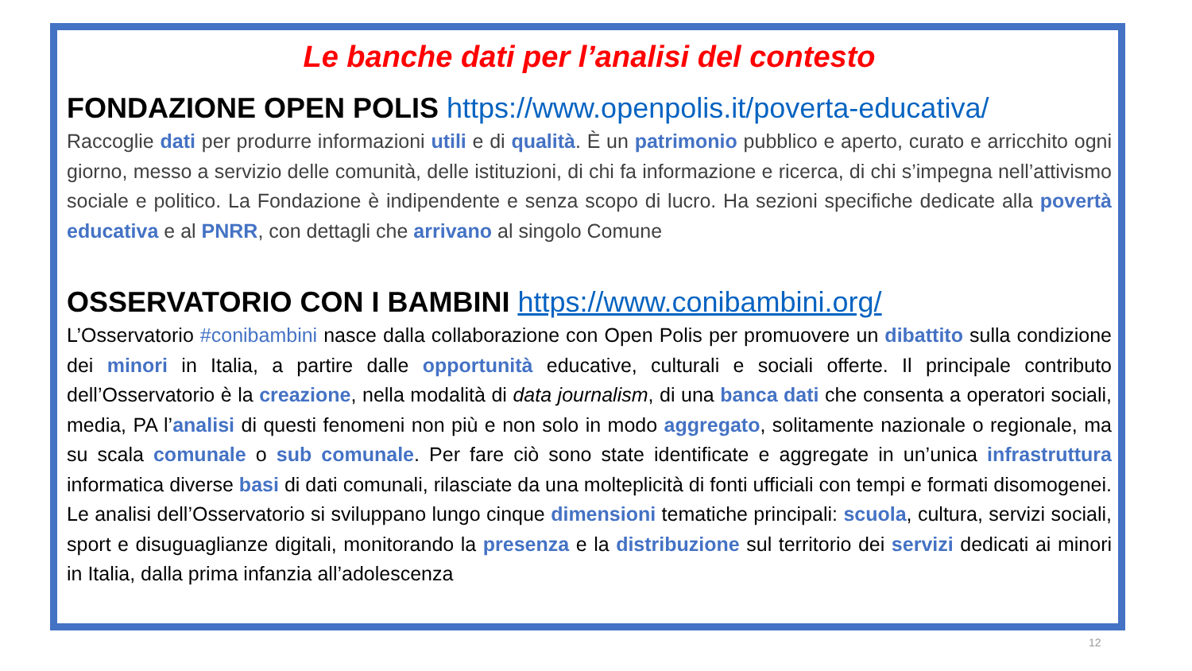Le banche dati per l’analisi del contesto
FONDAZIONE OPEN POLIS https://www.openpolis.it/poverta-educativa/
Raccoglie dati per produrre informazioni utili e di qualità. È un patrimonio pubblico e aperto, curato e arricchito ogni giorno, messo a servizio delle comunità, delle istituzioni, di chi fa informazione e ricerca, di chi s’impegna nell’attivismo sociale e politico. La Fondazione è indipendente e senza scopo di lucro. Ha sezioni specifiche dedicate alla povertà educativa e al PNRR, con dettagli che arrivano al singolo Comune
OSSERVATORIO CON I BAMBINI https://www.conibambini.org/
L’Osservatorio #conibambini nasce dalla collaborazione con Open Polis per promuovere un dibattito sulla condizione dei minori in Italia, a partire dalle opportunità educative, culturali e sociali offerte. Il principale contributo dell’Osservatorio è la creazione, nella modalità di data journalism, di una banca dati che consenta a operatori sociali, media, PA l’analisi di questi fenomeni non più e non solo in modo aggregato, solitamente nazionale o regionale, ma su scala comunale o sub comunale. Per fare ciò sono state identificate e aggregate in un’unica infrastruttura informatica diverse basi di dati comunali, rilasciate da una molteplicità di fonti ufficiali con tempi e formati disomogenei. Le analisi dell’Osservatorio si sviluppano lungo cinque dimensioni tematiche principali: scuola, cultura, servizi sociali, sport e disuguaglianze digitali, monitorando la presenza e la distribuzione sul territorio dei servizi dedicati ai minori in Italia, dalla prima infanzia all’adolescenza
12